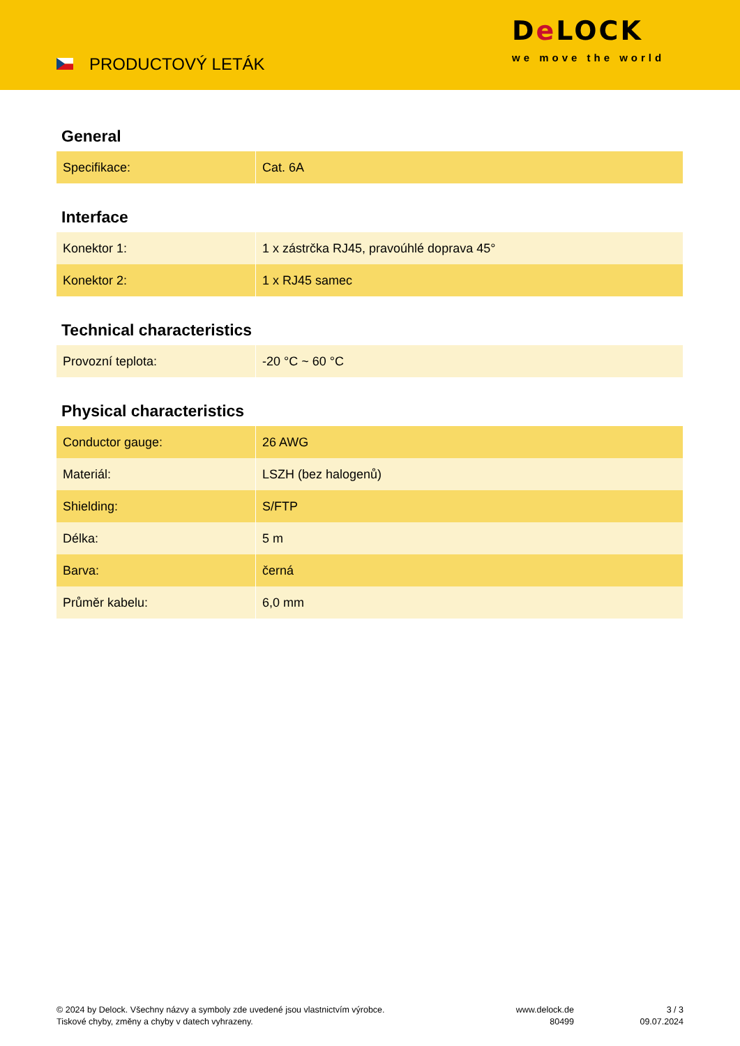PRODUCTOVÝ LETÁK
De LOCK
we move the world
General
| Specifikace: | Cat. 6A |
Interface
| Konektor 1: | 1 x zástrčka RJ45, pravoúhlé doprava 45° |
| Konektor 2: | 1 x RJ45 samec |
Technical characteristics
| Provozní teplota: | -20 °C ~ 60 °C |
Physical characteristics
| Conductor gauge: | 26 AWG |
| Materiál: | LSZH (bez halogenů) |
| Shielding: | S/FTP |
| Délka: | 5 m |
| Barva: | černá |
| Průměr kabelu: | 6,0 mm |
© 2024 by Delock. Všechny názvy a symboly zde uvedené jsou vlastnictvím výrobce.
Tiskové chyby, změny a chyby v datech vyhrazeny.
www.delock.de
80499
3 / 3
09.07.2024